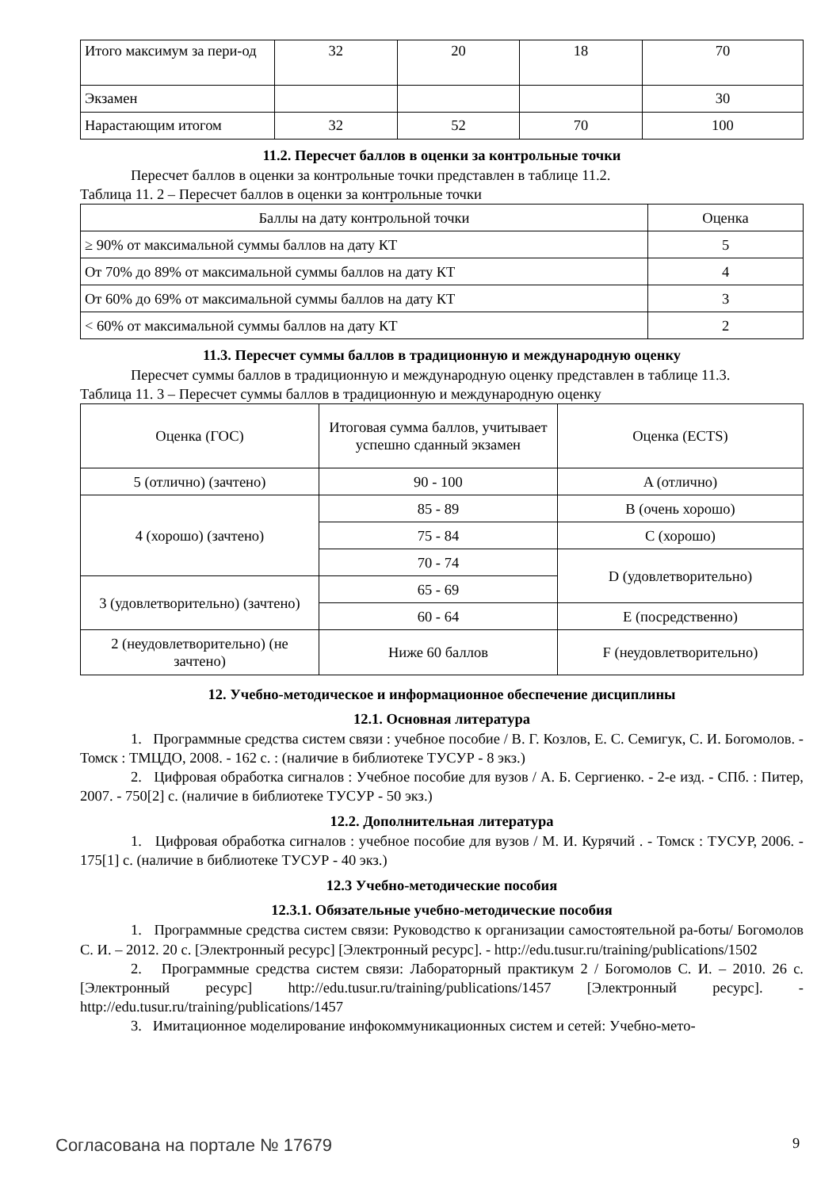| Итого максимум за пери-од | 32 | 20 | 18 | 70 |
| Экзамен | | | | 30 |
| Нарастающим итогом | 32 | 52 | 70 | 100 |
11.2. Пересчет баллов в оценки за контрольные точки
Пересчет баллов в оценки за контрольные точки представлен в таблице 11.2.
Таблица 11. 2 – Пересчет баллов в оценки за контрольные точки
| Баллы на дату контрольной точки | Оценка |
| --- | --- |
| ≥ 90% от максимальной суммы баллов на дату КТ | 5 |
| От 70% до 89% от максимальной суммы баллов на дату КТ | 4 |
| От 60% до 69% от максимальной суммы баллов на дату КТ | 3 |
| < 60% от максимальной суммы баллов на дату КТ | 2 |
11.3. Пересчет суммы баллов в традиционную и международную оценку
Пересчет суммы баллов в традиционную и международную оценку представлен в таблице 11.3.
Таблица 11. 3 – Пересчет суммы баллов в традиционную и международную оценку
| Оценка (ГОС) | Итоговая сумма баллов, учитывает успешно сданный экзамен | Оценка (ECTS) |
| --- | --- | --- |
| 5 (отлично) (зачтено) | 90 - 100 | A (отлично) |
| 4 (хорошо) (зачтено) | 85 - 89 | B (очень хорошо) |
| | 75 - 84 | C (хорошо) |
| | 70 - 74 | D (удовлетворительно) |
| 3 (удовлетворительно) (зачтено) | 65 - 69 | |
| | 60 - 64 | E (посредственно) |
| 2 (неудовлетворительно) (не зачтено) | Ниже 60 баллов | F (неудовлетворительно) |
12. Учебно-методическое и информационное обеспечение дисциплины
12.1. Основная литература
1. Программные средства систем связи : учебное пособие / В. Г. Козлов, Е. С. Семигук, С. И. Богомолов. - Томск : ТМЦДО, 2008. - 162 с. : (наличие в библиотеке ТУСУР - 8 экз.)
2. Цифровая обработка сигналов : Учебное пособие для вузов / А. Б. Сергиенко. - 2-е изд. - СПб. : Питер, 2007. - 750[2] с. (наличие в библиотеке ТУСУР - 50 экз.)
12.2. Дополнительная литература
1. Цифровая обработка сигналов : учебное пособие для вузов / М. И. Курячий . - Томск : ТУСУР, 2006. - 175[1] с. (наличие в библиотеке ТУСУР - 40 экз.)
12.3 Учебно-методические пособия
12.3.1. Обязательные учебно-методические пособия
1. Программные средства систем связи: Руководство к организации самостоятельной ра-боты/ Богомолов С. И. – 2012. 20 с. [Электронный ресурс] [Электронный ресурс]. - http://edu.tusur.ru/training/publications/1502
2. Программные средства систем связи: Лабораторный практикум 2 / Богомолов С. И. – 2010. 26 с. [Электронный ресурс] http://edu.tusur.ru/training/publications/1457 [Электронный ресурс]. - http://edu.tusur.ru/training/publications/1457
3. Имитационное моделирование инфокоммуникационных систем и сетей: Учебно-мето-
Согласована на портале № 17679 9